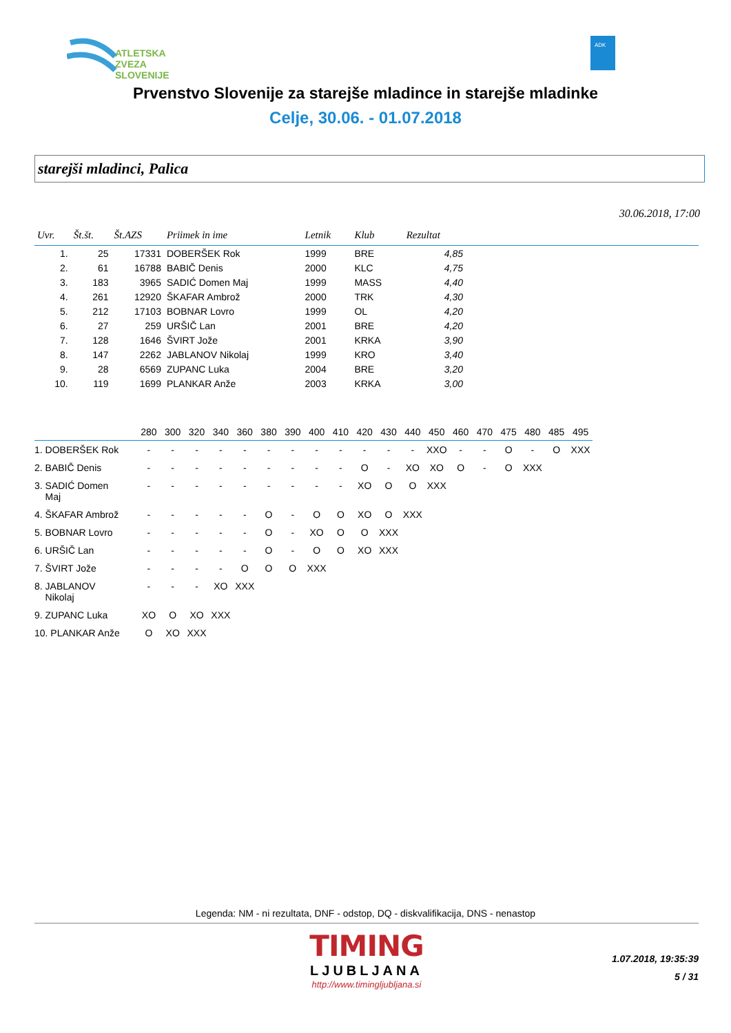ATLETSKA
ZVEZA
SLOVENIJE
ADK
Prvenstvo Slovenije za starejše mladince in starejše mladinke
Celje, 30.06. - 01.07.2018
starejši mladinci, Palica
30.06.2018, 17:00
| Uvr. | Št.št. | Št.AZS | Priimek in ime | Letnik | Klub | Rezultat | |
| --- | --- | --- | --- | --- | --- | --- | --- |
| 1. | 25 | 17331 | DOBERŠEK Rok | 1999 | BRE | 4,85 | |
| 2. | 61 | 16788 | BABIČ Denis | 2000 | KLC | 4,75 | |
| 3. | 183 | 3965 | SADIĆ Domen Maj | 1999 | MASS | 4,40 | |
| 4. | 261 | 12920 | ŠKAFAR Ambrož | 2000 | TRK | 4,30 | |
| 5. | 212 | 17103 | BOBNAR Lovro | 1999 | OL | 4,20 | |
| 6. | 27 | 259 | URŠIČ Lan | 2001 | BRE | 4,20 | |
| 7. | 128 | 1646 | ŠVIRT Jože | 2001 | KRKA | 3,90 | |
| 8. | 147 | 2262 | JABLANOV Nikolaj | 1999 | KRO | 3,40 | |
| 9. | 28 | 6569 | ZUPANC Luka | 2004 | BRE | 3,20 | |
| 10. | 119 | 1699 | PLANKAR Anže | 2003 | KRKA | 3,00 | |
| | 280 | 300 | 320 | 340 | 360 | 380 | 390 | 400 | 410 | 420 | 430 | 440 | 450 | 460 | 470 | 475 | 480 | 485 | 495 |
| --- | --- | --- | --- | --- | --- | --- | --- | --- | --- | --- | --- | --- | --- | --- | --- | --- | --- | --- | --- |
| 1. DOBERŠEK Rok | - | - | - | - | - | - | - | - | - | - | - | - | XXO | - | - | O | - | O | XXX |
| 2. BABIČ Denis | - | - | - | - | - | - | - | - | - | O | - | XO | XO | O | - | O | XXX | | |
| 3. SADIĆ Domen Maj | - | - | - | - | - | - | - | - | - | XO | O | O | XXX | | | | | | |
| 4. ŠKAFAR Ambrož | - | - | - | - | - | O | - | O | O | XO | O | XXX | | | | | | | |
| 5. BOBNAR Lovro | - | - | - | - | - | O | - | XO | O | O | XXX | | | | | | | | |
| 6. URŠIČ Lan | - | - | - | - | - | O | - | O | O | XO | XXX | | | | | | | | |
| 7. ŠVIRT Jože | - | - | - | - | O | O | O | XXX | | | | | | | | | | | |
| 8. JABLANOV Nikolaj | - | - | - | XO | XXX | | | | | | | | | | | | | | |
| 9. ZUPANC Luka | XO | O | XO | XXX | | | | | | | | | | | | | | | |
| 10. PLANKAR Anže | O | XO | XXX | | | | | | | | | | | | | | | | |
Legenda: NM - ni rezultata, DNF - odstop, DQ - diskvalifikacija, DNS - nenastop
TIMING
LJUBLJANA
http://www.timingljubljana.si
1.07.2018, 19:35:39
5 / 31